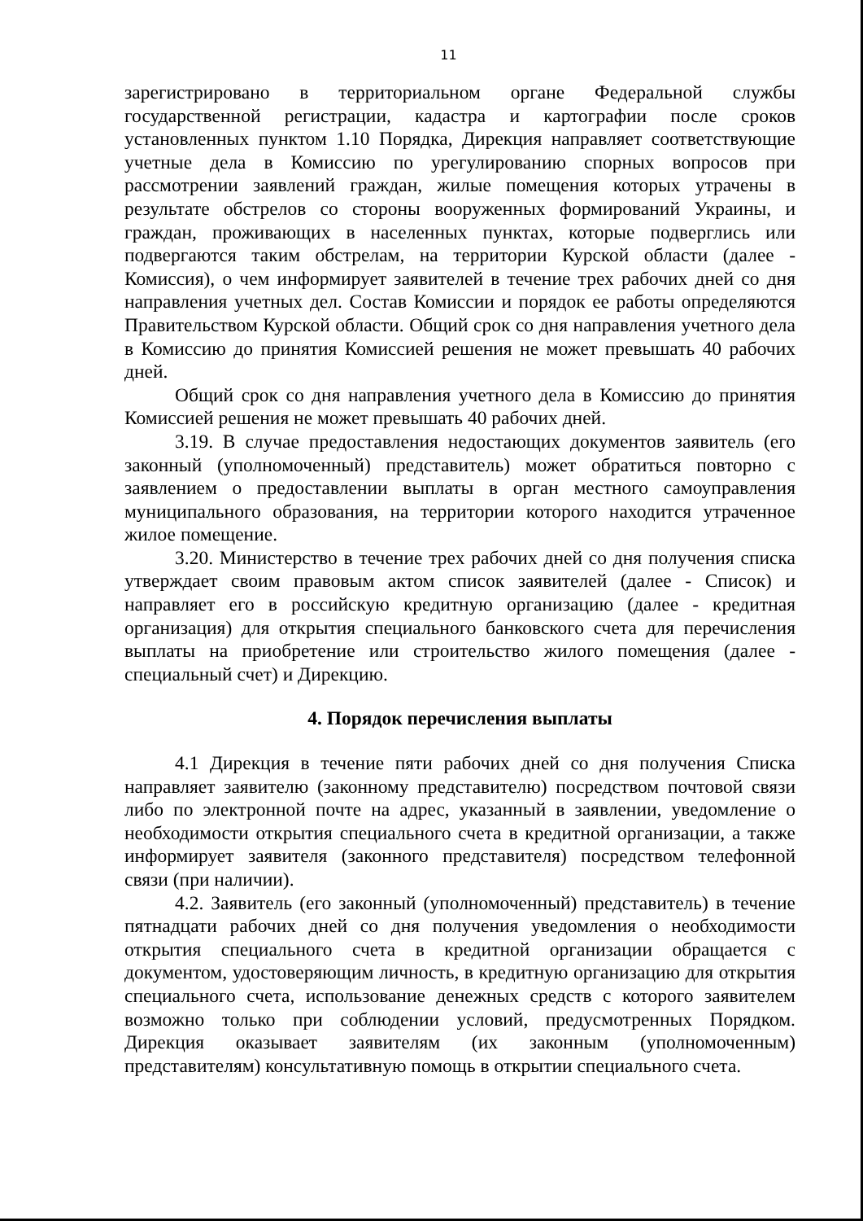11
зарегистрировано в территориальном органе Федеральной службы государственной регистрации, кадастра и картографии после сроков установленных пунктом 1.10 Порядка, Дирекция направляет соответствующие учетные дела в Комиссию по урегулированию спорных вопросов при рассмотрении заявлений граждан, жилые помещения которых утрачены в результате обстрелов со стороны вооруженных формирований Украины, и граждан, проживающих в населенных пунктах, которые подверглись или подвергаются таким обстрелам, на территории Курской области (далее - Комиссия), о чем информирует заявителей в течение трех рабочих дней со дня направления учетных дел. Состав Комиссии и порядок ее работы определяются Правительством Курской области. Общий срок со дня направления учетного дела в Комиссию до принятия Комиссией решения не может превышать 40 рабочих дней.
Общий срок со дня направления учетного дела в Комиссию до принятия Комиссией решения не может превышать 40 рабочих дней.
3.19. В случае предоставления недостающих документов заявитель (его законный (уполномоченный) представитель) может обратиться повторно с заявлением о предоставлении выплаты в орган местного самоуправления муниципального образования, на территории которого находится утраченное жилое помещение.
3.20. Министерство в течение трех рабочих дней со дня получения списка утверждает своим правовым актом список заявителей (далее - Список) и направляет его в российскую кредитную организацию (далее - кредитная организация) для открытия специального банковского счета для перечисления выплаты на приобретение или строительство жилого помещения (далее - специальный счет) и Дирекцию.
4. Порядок перечисления выплаты
4.1 Дирекция в течение пяти рабочих дней со дня получения Списка направляет заявителю (законному представителю) посредством почтовой связи либо по электронной почте на адрес, указанный в заявлении, уведомление о необходимости открытия специального счета в кредитной организации, а также информирует заявителя (законного представителя) посредством телефонной связи (при наличии).
4.2. Заявитель (его законный (уполномоченный) представитель) в течение пятнадцати рабочих дней со дня получения уведомления о необходимости открытия специального счета в кредитной организации обращается с документом, удостоверяющим личность, в кредитную организацию для открытия специального счета, использование денежных средств с которого заявителем возможно только при соблюдении условий, предусмотренных Порядком. Дирекция оказывает заявителям (их законным (уполномоченным) представителям) консультативную помощь в открытии специального счета.